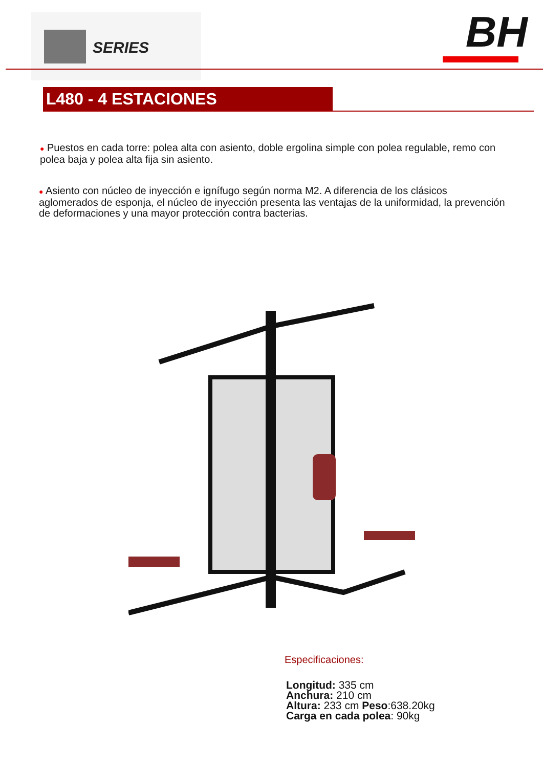SERIES BH
L480 - 4 ESTACIONES
● Puestos en cada torre: polea alta con asiento, doble ergolina simple con polea regulable, remo con polea baja y polea alta fija sin asiento.
● Asiento con núcleo de inyección e ignífugo según norma M2. A diferencia de los clásicos aglomerados de esponja, el núcleo de inyección presenta las ventajas de la uniformidad, la prevención de deformaciones y una mayor protección contra bacterias.
Especificaciones:
Longitud: 335 cm
Anchura: 210 cm
Altura: 233 cm Peso:638.20kg
Carga en cada polea: 90kg